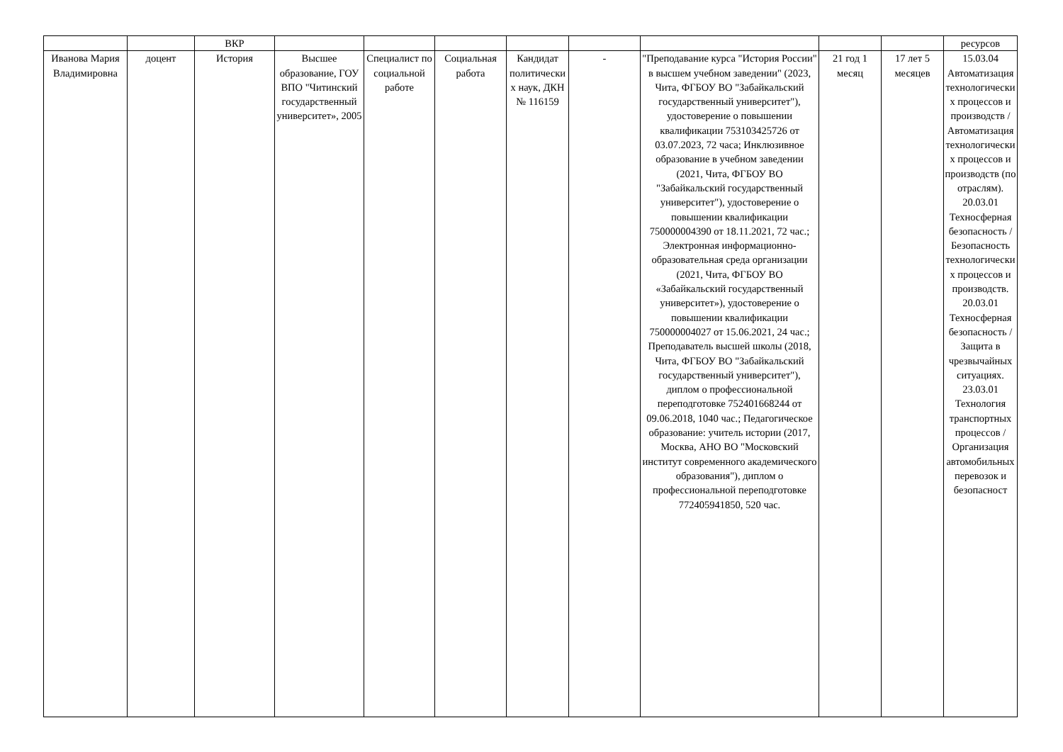| | | ВКР | | | | | | | | | ресурсов |
| Иванова Мария Владимировна | доцент | История | Высшее образование, ГОУ ВПО "Читинский государственный университет», 2005 | Специалист по социальной работе | Социальная работа | Кандидат политических наук, ДКН № 116159 | - | "Преподавание курса "История России" в высшем учебном заведении" (2023, Чита, ФГБОУ ВО "Забайкальский государственный университет"), удостоверение о повышении квалификации 753103425726 от 03.07.2023, 72 часа; Инклюзивное образование в учебном заведении (2021, Чита, ФГБОУ ВО "Забайкальский государственный университет"), удостоверение о повышении квалификации 750000004390 от 18.11.2021, 72 час.; Электронная информационно-образовательная среда организации (2021, Чита, ФГБОУ ВО «Забайкальский государственный университет»), удостоверение о повышении квалификации 750000004027 от 15.06.2021, 24 час.; Преподаватель высшей школы (2018, Чита, ФГБОУ ВО "Забайкальский государственный университет"), диплом о профессиональной переподготовке 752401668244 от 09.06.2018, 1040 час.; Педагогическое образование: учитель истории (2017, Москва, АНО ВО "Московский институт современного академического образования"), диплом о профессиональной переподготовке 772405941850, 520 час. | 21 год 1 месяц | 17 лет 5 месяцев | 15.03.04 Автоматизация технологических процессов и производств / Автоматизация технологических процессов и производств (по отраслям). 20.03.01 Техносферная безопасность / Безопасность технологических процессов и производств. 20.03.01 Техносферная безопасность / Защита в чрезвычайных ситуациях. 23.03.01 Технология транспортных процессов / Организация автомобильных перевозок и безопасност |